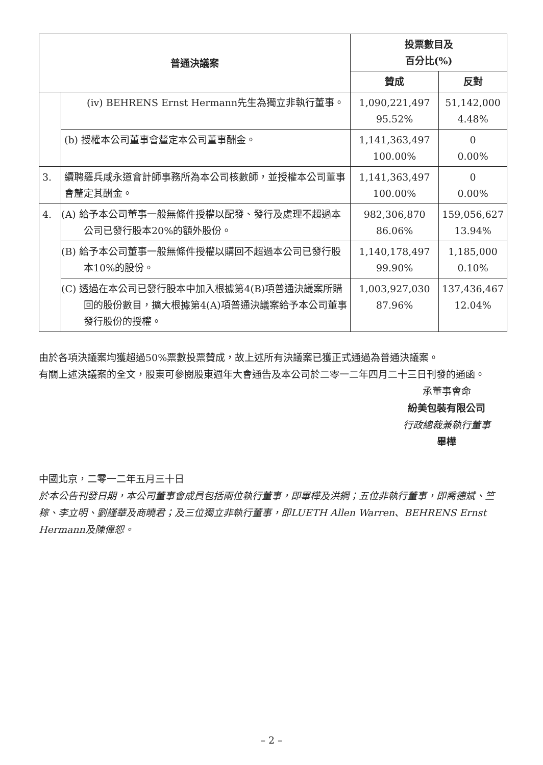| 普通決議案 | | 投票數目及 百分比(%) | |
| --- | --- | --- | --- |
| | | 贊成 | 反對 |
| | (iv) BEHRENS Ernst Hermann先生為獨立非執行董事。 | 1,090,221,497 95.52% | 51,142,000 4.48% |
| | (b) 授權本公司董事會釐定本公司董事酬金。 | 1,141,363,497 100.00% | 0 0.00% |
| 3. | 續聘羅兵咸永道會計師事務所為本公司核數師，並授權本公司董事會釐定其酬金。 | 1,141,363,497 100.00% | 0 0.00% |
| 4. | (A) 給予本公司董事一般無條件授權以配發、發行及處理不超過本公司已發行股本20%的額外股份。 | 982,306,870 86.06% | 159,056,627 13.94% |
| | (B) 給予本公司董事一般無條件授權以購回不超過本公司已發行股本10%的股份。 | 1,140,178,497 99.90% | 1,185,000 0.10% |
| | (C) 透過在本公司已發行股本中加入根據第4(B)項普通決議案所購回的股份數目，擴大根據第4(A)項普通決議案給予本公司董事發行股份的授權。 | 1,003,927,030 87.96% | 137,436,467 12.04% |
由於各項決議案均獲超過50%票數投票贊成，故上述所有決議案已獲正式通過為普通決議案。
有關上述決議案的全文，股東可參閱股東週年大會通告及本公司於二零一二年四月二十三日刊發的通函。
承董事會命
紛美包裝有限公司
行政總裁兼執行董事
畢樺
中國北京，二零一二年五月三十日
於本公告刊發日期，本公司董事會成員包括兩位執行董事，即畢樺及洪鋼；五位非執行董事，即喬德斌、竺稼、李立明、劉謹華及商曉君；及三位獨立非執行董事，即LUETH Allen Warren、BEHRENS Ernst Hermann及陳偉恕。
– 2 –